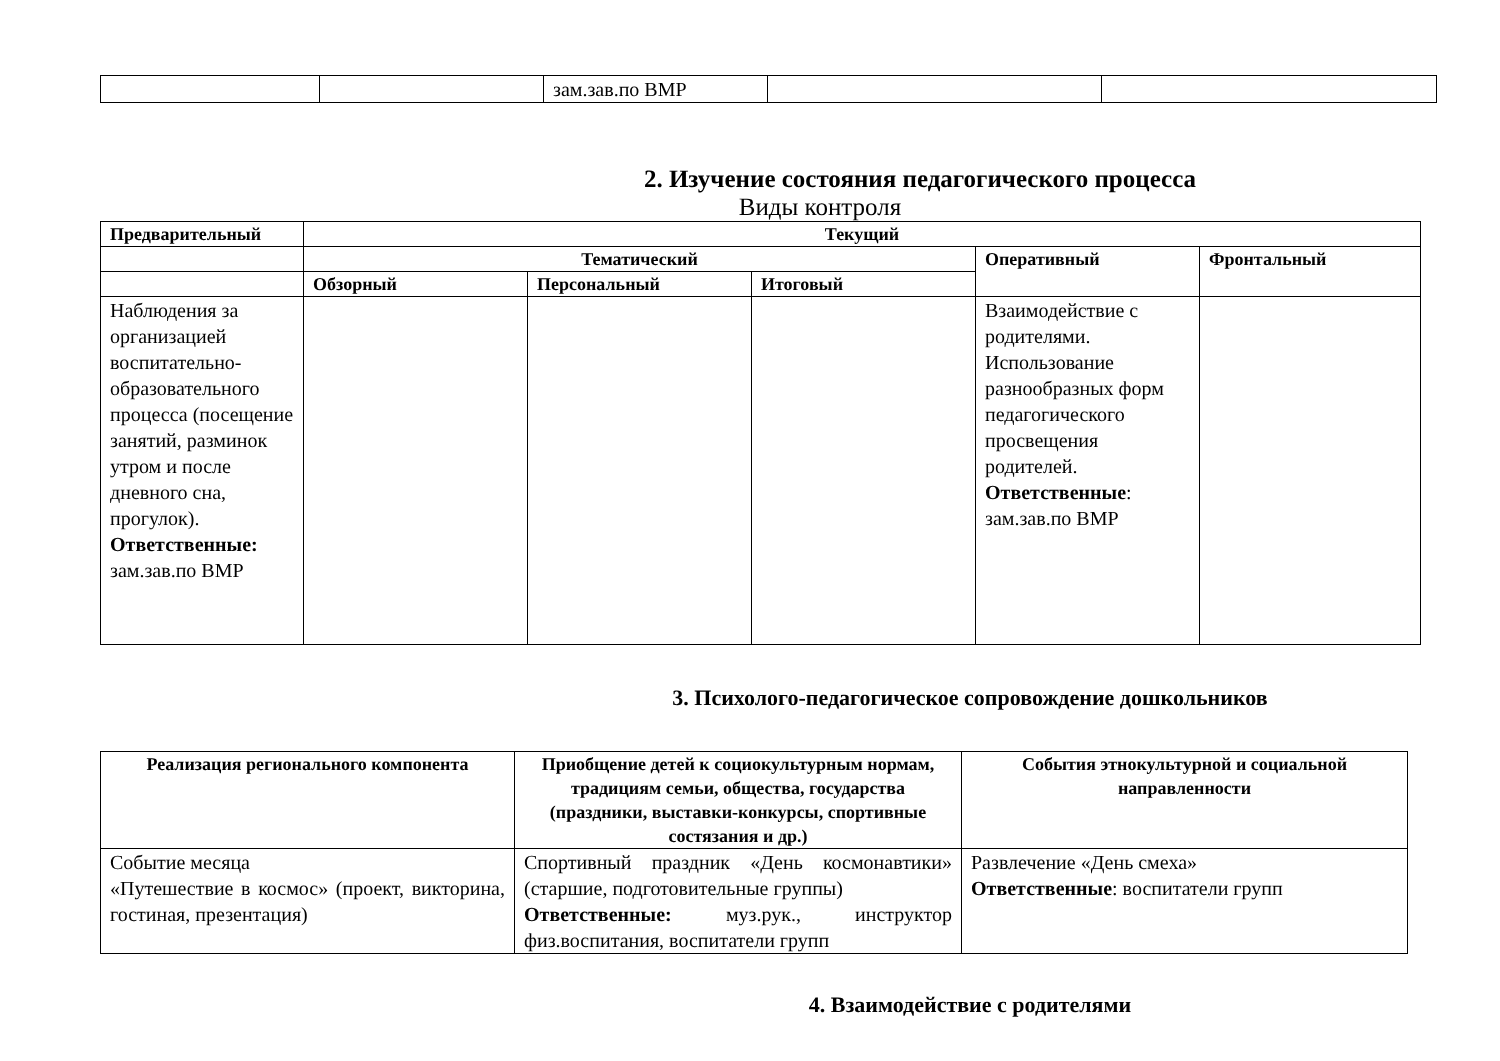| | | зам.зав.по ВМР | | |
2. Изучение состояния педагогического процесса
Виды контроля
| Предварительный | Текущий | | | | |
| --- | --- | --- | --- | --- | --- |
| | Тематический | | | Оперативный | Фронтальный |
| | Обзорный | Персональный | Итоговый | | |
| Наблюдения за организацией воспитательно-образовательного процесса (посещение занятий, разминок утром и после дневного сна, прогулок). Ответственные: зам.зав.по ВМР | | | | Взаимодействие с родителями. Использование разнообразных форм педагогического просвещения родителей. Ответственные : зам.зав.по ВМР | |
3. Психолого-педагогическое сопровождение дошкольников
| Реализация регионального компонента | Приобщение детей к социокультурным нормам, традициям семьи, общества, государства (праздники, выставки-конкурсы, спортивные состязания и др.) | События этнокультурной и социальной направленности |
| --- | --- | --- |
| Событие месяца «Путешествие в космос» (проект, викторина, гостиная, презентация) | Спортивный праздник «День космонавтики» (старшие, подготовительные группы) Ответственные: муз.рук., инструктор физ.воспитания, воспитатели групп | Развлечение «День смеха» Ответственные : воспитатели групп |
4. Взаимодействие с родителями